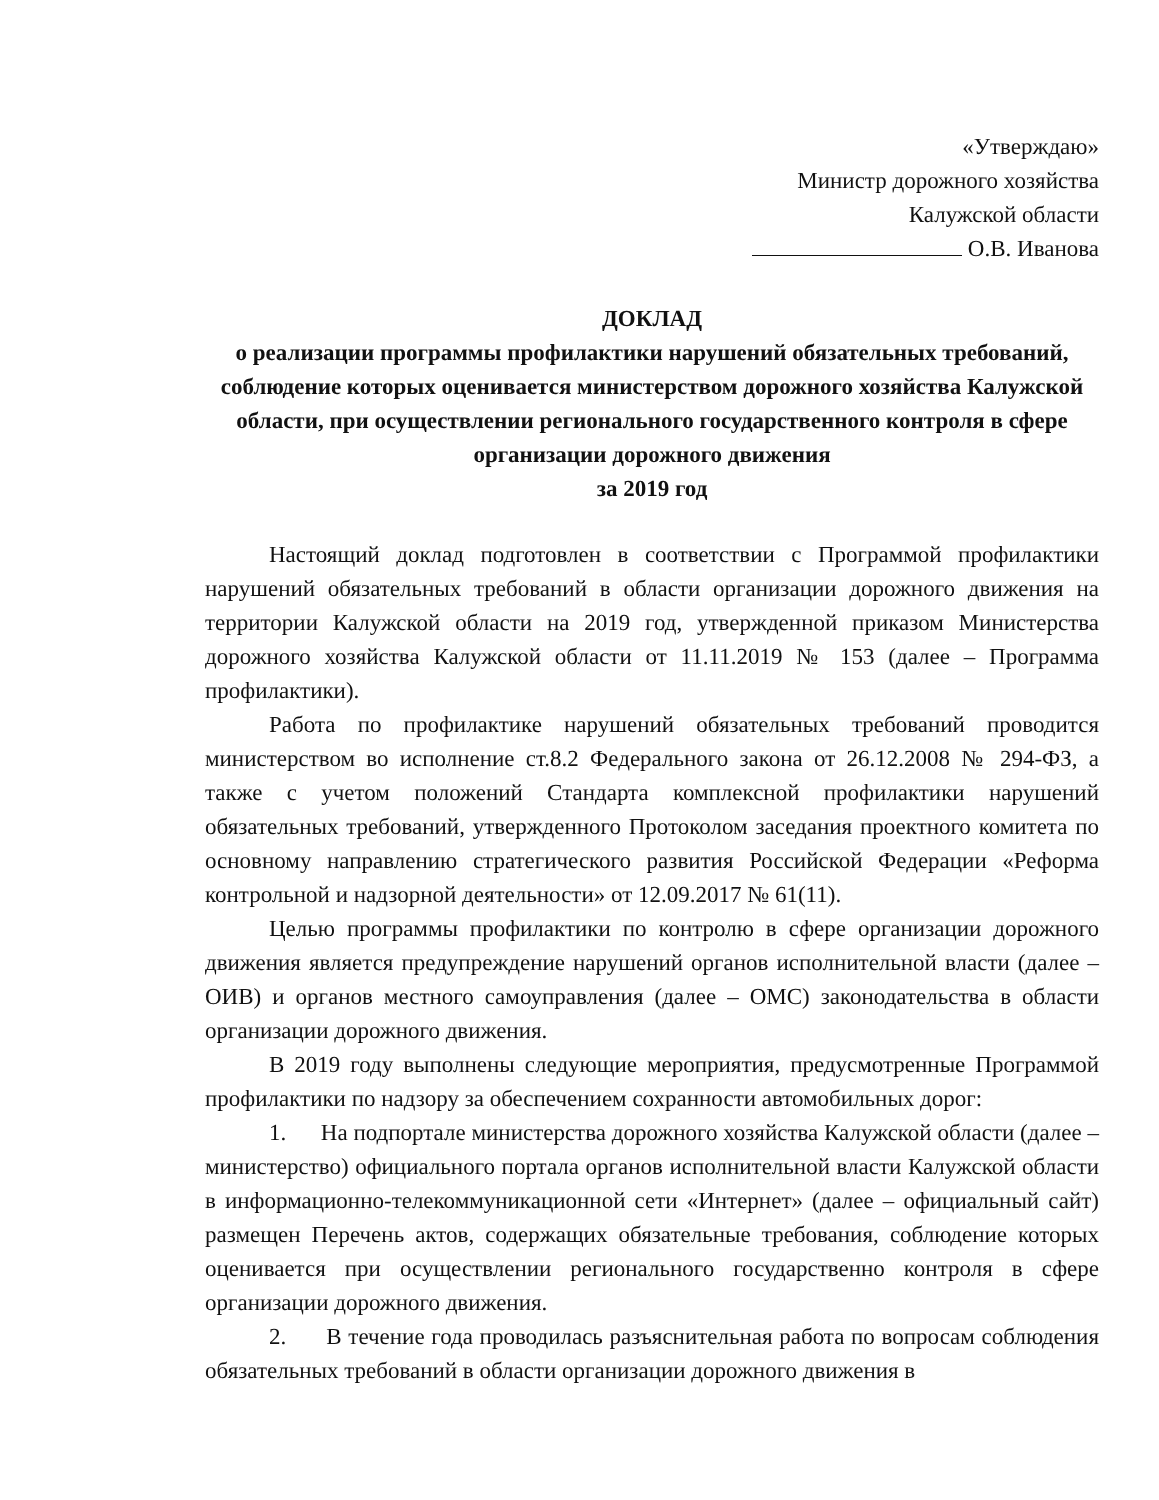«Утверждаю»
Министр дорожного хозяйства
Калужской области
О.В. Иванова
ДОКЛАД
о реализации программы профилактики нарушений обязательных требований, соблюдение которых оценивается министерством дорожного хозяйства Калужской области, при осуществлении регионального государственного контроля в сфере организации дорожного движения
за 2019 год
Настоящий доклад подготовлен в соответствии с Программой профилактики нарушений обязательных требований в области организации дорожного движения на территории Калужской области на 2019 год, утвержденной приказом Министерства дорожного хозяйства Калужской области от 11.11.2019 № 153 (далее – Программа профилактики).
Работа по профилактике нарушений обязательных требований проводится министерством во исполнение ст.8.2 Федерального закона от 26.12.2008 № 294-ФЗ, а также с учетом положений Стандарта комплексной профилактики нарушений обязательных требований, утвержденного Протоколом заседания проектного комитета по основному направлению стратегического развития Российской Федерации «Реформа контрольной и надзорной деятельности» от 12.09.2017 № 61(11).
Целью программы профилактики по контролю в сфере организации дорожного движения является предупреждение нарушений органов исполнительной власти (далее – ОИВ) и органов местного самоуправления (далее – ОМС) законодательства в области организации дорожного движения.
В 2019 году выполнены следующие мероприятия, предусмотренные Программой профилактики по надзору за обеспечением сохранности автомобильных дорог:
1. На подпортале министерства дорожного хозяйства Калужской области (далее – министерство) официального портала органов исполнительной власти Калужской области в информационно-телекоммуникационной сети «Интернет» (далее – официальный сайт) размещен Перечень актов, содержащих обязательные требования, соблюдение которых оценивается при осуществлении регионального государственно контроля в сфере организации дорожного движения.
2. В течение года проводилась разъяснительная работа по вопросам соблюдения обязательных требований в области организации дорожного движения в